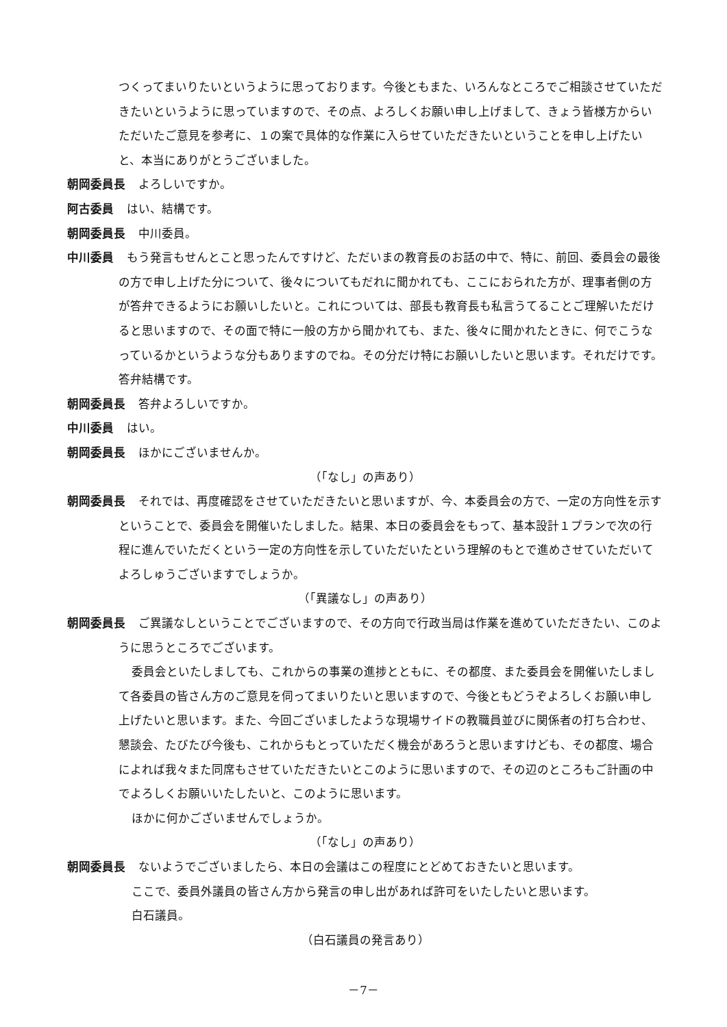つくってまいりたいというように思っております。今後ともまた、いろんなところでご相談させていただきたいというように思っていますので、その点、よろしくお願い申し上げまして、きょう皆様方からいただいたご意見を参考に、１の案で具体的な作業に入らせていただきたいということを申し上げたいと、本当にありがとうございました。
朝岡委員長 よろしいですか。
阿古委員 はい、結構です。
朝岡委員長 中川委員。
中川委員 もう発言もせんとこと思ったんですけど、ただいまの教育長のお話の中で、特に、前回、委員会の最後の方で申し上げた分について、後々についてもだれに聞かれても、ここにおられた方が、理事者側の方が答弁できるようにお願いしたいと。これについては、部長も教育長も私言うてることご理解いただけると思いますので、その面で特に一般の方から聞かれても、また、後々に聞かれたときに、何でこうなっているかというような分もありますのでね。その分だけ特にお願いしたいと思います。それだけです。答弁結構です。
朝岡委員長 答弁よろしいですか。
中川委員 はい。
朝岡委員長 ほかにございませんか。
（「なし」の声あり）
朝岡委員長 それでは、再度確認をさせていただきたいと思いますが、今、本委員会の方で、一定の方向性を示すということで、委員会を開催いたしました。結果、本日の委員会をもって、基本設計１プランで次の行程に進んでいただくという一定の方向性を示していただいたという理解のもとで進めさせていただいてよろしゅうございますでしょうか。
（「異議なし」の声あり）
朝岡委員長 ご異議なしということでございますので、その方向で行政当局は作業を進めていただきたい、このように思うところでございます。
委員会といたしましても、これからの事業の進捗とともに、その都度、また委員会を開催いたしまして各委員の皆さん方のご意見を伺ってまいりたいと思いますので、今後ともどうぞよろしくお願い申し上げたいと思います。また、今回ございましたような現場サイドの教職員並びに関係者の打ち合わせ、懇談会、たびたび今後も、これからもとっていただく機会があろうと思いますけども、その都度、場合によれば我々また同席もさせていただきたいとこのように思いますので、その辺のところもご計画の中でよろしくお願いいたしたいと、このように思います。
ほかに何かございませんでしょうか。
（「なし」の声あり）
朝岡委員長 ないようでございましたら、本日の会議はこの程度にとどめておきたいと思います。
ここで、委員外議員の皆さん方から発言の申し出があれば許可をいたしたいと思います。
白石議員。
（白石議員の発言あり）
－7－